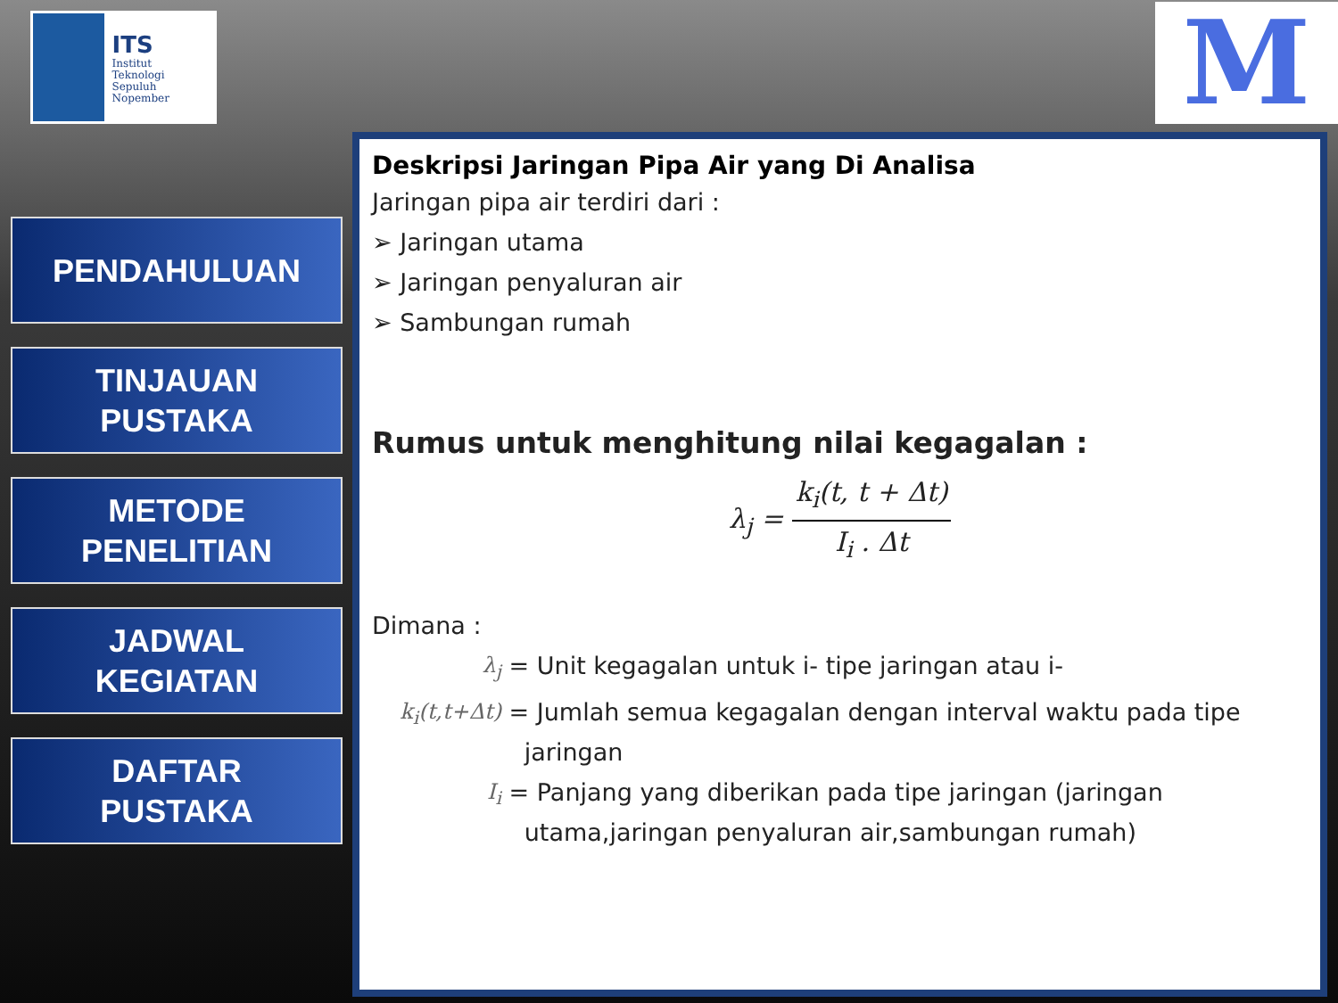ITS
Institut
Teknologi
Sepuluh Nopember
M
PENDAHULUAN
TINJAUAN
PUSTAKA
METODE
PENELITIAN
JADWAL
KEGIATAN
DAFTAR
PUSTAKA
Deskripsi Jaringan Pipa Air yang Di Analisa
Jaringan pipa air terdiri dari :
➢ Jaringan utama
➢ Jaringan penyaluran air
➢ Sambungan rumah
Rumus untuk menghitung nilai kegagalan :
λ<sub>j</sub> = k<sub>i</sub>(t, t + Δt) I<sub>i</sub> . Δt
Dimana :
λ<sub>j</sub> = Unit kegagalan untuk i- tipe jaringan atau i-
k<sub>i</sub>(t,t+Δt) = Jumlah semua kegagalan dengan interval waktu pada tipe
jaringan
I<sub>i</sub> = Panjang yang diberikan pada tipe jaringan (jaringan
utama,jaringan penyaluran air,sambungan rumah)